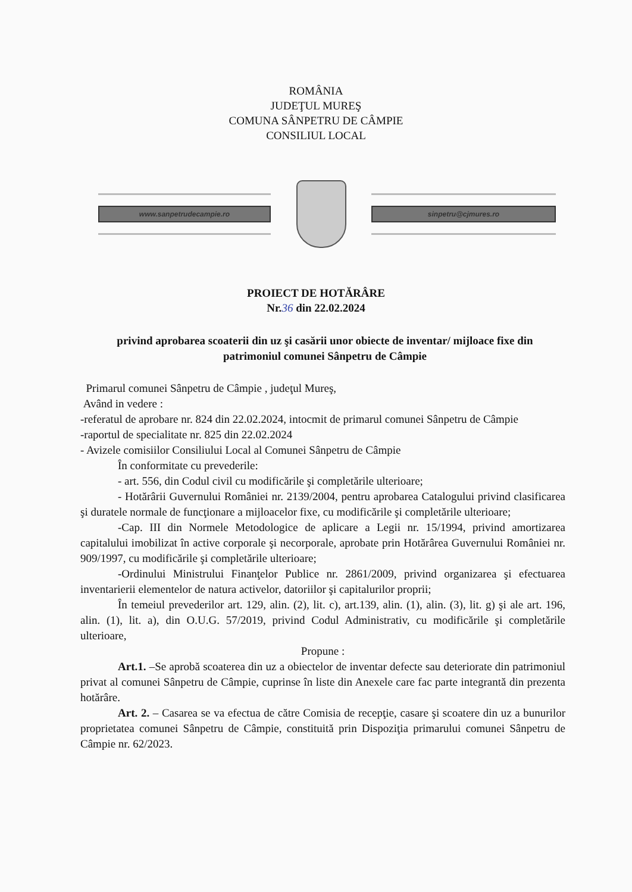ROMÂNIA
JUDEŢUL MUREŞ
COMUNA SÂNPETRU DE CÂMPIE
CONSILIUL LOCAL
www.sanpetrudecampie.ro sinpetru@cjmures.ro
PROIECT DE HOTĂRÂRE
Nr.36 din 22.02.2024
privind aprobarea scoaterii din uz şi casării unor obiecte de inventar/ mijloace fixe din patrimoniul comunei Sânpetru de Câmpie
Primarul comunei Sânpetru de Câmpie , judeţul Mureş,
Având in vedere :
-referatul de aprobare nr. 824 din 22.02.2024, intocmit de primarul comunei Sânpetru de Câmpie
-raportul de specialitate nr. 825 din 22.02.2024
- Avizele comisiilor Consiliului Local al Comunei Sânpetru de Câmpie
În conformitate cu prevederile:
- art. 556, din Codul civil cu modificările şi completările ulterioare;
- Hotărârii Guvernului României nr. 2139/2004, pentru aprobarea Catalogului privind clasificarea şi duratele normale de funcţionare a mijloacelor fixe, cu modificările şi completările ulterioare;
-Cap. III din Normele Metodologice de aplicare a Legii nr. 15/1994, privind amortizarea capitalului imobilizat în active corporale şi necorporale, aprobate prin Hotărârea Guvernului României nr. 909/1997, cu modificările şi completările ulterioare;
-Ordinului Ministrului Finanţelor Publice nr. 2861/2009, privind organizarea şi efectuarea inventarierii elementelor de natura activelor, datoriilor şi capitalurilor proprii;
În temeiul prevederilor art. 129, alin. (2), lit. c), art.139, alin. (1), alin. (3), lit. g) şi ale art. 196, alin. (1), lit. a), din O.U.G. 57/2019, privind Codul Administrativ, cu modificările şi completările ulterioare,
Propune :
Art.1. –Se aprobă scoaterea din uz a obiectelor de inventar defecte sau deteriorate din patrimoniul privat al comunei Sânpetru de Câmpie, cuprinse în liste din Anexele care fac parte integrantă din prezenta hotărâre.
Art. 2. – Casarea se va efectua de către Comisia de recepţie, casare şi scoatere din uz a bunurilor proprietatea comunei Sânpetru de Câmpie, constituită prin Dispoziţia primarului comunei Sânpetru de Câmpie nr. 62/2023.